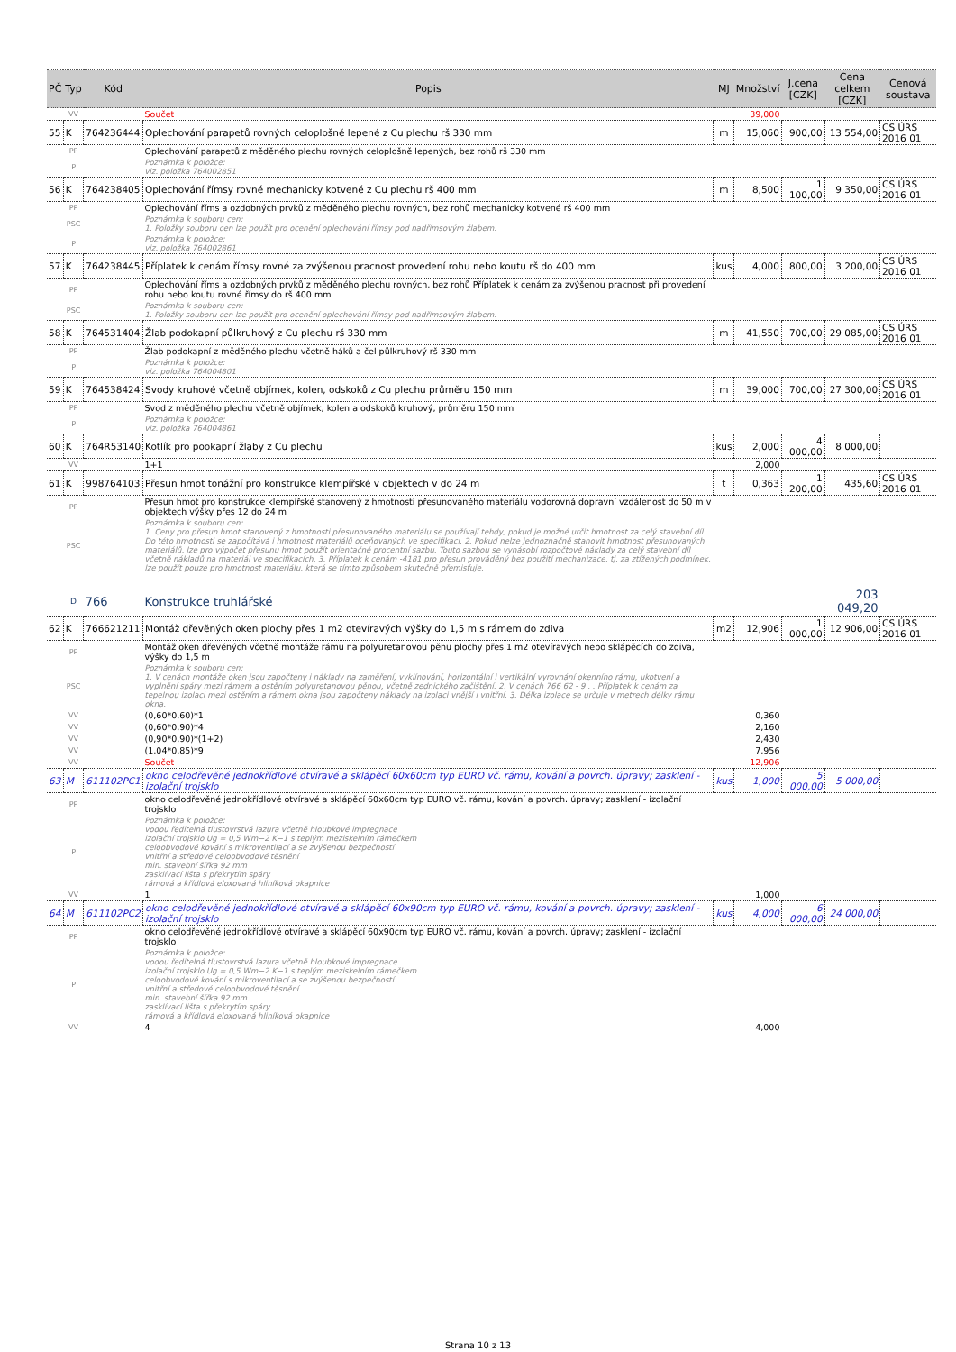| PČ | Typ | Kód | Popis | MJ | Množství | J.cena [CZK] | Cena celkem [CZK] | Cenová soustava |
| --- | --- | --- | --- | --- | --- | --- | --- | --- |
| | VV | | Součet | | 39,000 | | | |
| 55 | K | 764236444 | Oplechování parapetů rovných celoplošně lepené z Cu plechu rš 330 mm | m | 15,060 | 900,00 | 13 554,00 | CS ÚRS 2016 01 |
| | PP | | Oplechování parapetů z měděného plechu rovných celoplošně lepených, bez rohů rš 330 mm | | | | | |
| | P | | Poznámka k položce: viz. položka 764002851 | | | | | |
| 56 | K | 764238405 | Oplechování římsy rovné mechanicky kotvené z Cu plechu rš 400 mm | m | 8,500 | 1 100,00 | 9 350,00 | CS ÚRS 2016 01 |
| | PP | | Oplechování říms a ozdobných prvků z měděného plechu rovných, bez rohů mechanicky kotvené rš 400 mm | | | | | |
| | PSC | | Poznámka k souboru cen: 1. Položky souboru cen lze použít pro ocenění oplechování římsy pod nadřímsovým žlabem. | | | | | |
| | P | | Poznámka k položce: viz. položka 764002861 | | | | | |
| 57 | K | 764238445 | Příplatek k cenám římsy rovné za zvýšenou pracnost provedení rohu nebo koutu rš do 400 mm | kus | 4,000 | 800,00 | 3 200,00 | CS ÚRS 2016 01 |
| | PP | | Oplechování říms a ozdobných prvků z měděného plechu rovných, bez rohů Příplatek k cenám za zvýšenou pracnost při provedení rohu nebo koutu rovné římsy do rš 400 mm | | | | | |
| | PSC | | Poznámka k souboru cen: 1. Položky souboru cen lze použít pro ocenění oplechování římsy pod nadřímsovým žlabem. | | | | | |
| 58 | K | 764531404 | Žlab podokapní půlkruhový z Cu plechu rš 330 mm | m | 41,550 | 700,00 | 29 085,00 | CS ÚRS 2016 01 |
| | PP | | Žlab podokapní z měděného plechu včetně háků a čel půlkruhový rš 330 mm | | | | | |
| | P | | Poznámka k položce: viz. položka 764004801 | | | | | |
| 59 | K | 764538424 | Svody kruhové včetně objímek, kolen, odskoků z Cu plechu průměru 150 mm | m | 39,000 | 700,00 | 27 300,00 | CS ÚRS 2016 01 |
| | PP | | Svod z měděného plechu včetně objímek, kolen a odskoků kruhový, průměru 150 mm | | | | | |
| | P | | Poznámka k položce: viz. položka 764004861 | | | | | |
| 60 | K | 764R53140 | Kotlík pro pookapní žlaby z Cu plechu | kus | 2,000 | 4 000,00 | 8 000,00 | |
| | VV | | 1+1 | | 2,000 | | | |
| 61 | K | 998764103 | Přesun hmot tonážní pro konstrukce klempířské v objektech v do 24 m | t | 0,363 | 1 200,00 | 435,60 | CS ÚRS 2016 01 |
| | PP | | Přesun hmot pro konstrukce klempířské stanovený z hmotnosti přesunovaného materiálu vodorovná dopravní vzdálenost do 50 m v objektech výšky přes 12 do 24 m | | | | | |
| | PSC | | Poznámka k souboru cen: 1. Ceny pro přesun hmot stanovený z hmotnosti přesunovaného materiálu se používají tehdy, pokud je možné určit hmotnost za celý stavební díl. Do této hmotnosti se započítává i hmotnost materiálů oceňovaných ve specifikaci. 2. Pokud nelze jednoznačně stanovit hmotnost přesunovaných materiálů, lze pro výpočet přesunu hmot použít orientačně procentní sazbu. Touto sazbou se vynásobí rozpočtové náklady za celý stavební díl včetně nákladů na materiál ve specifikacích. 3. Příplatek k cenám -4181 pro přesun prováděný bez použití mechanizace, tj. za ztížených podmínek, lze použít pouze pro hmotnost materiálu, která se tímto způsobem skutečně přemisťuje. | | | | | |
| | D | 766 | Konstrukce truhlářské | | | | 203 049,20 | |
| 62 | K | 766621211 | Montáž dřevěných oken plochy přes 1 m2 otevíravých výšky do 1,5 m s rámem do zdiva | m2 | 12,906 | 1 000,00 | 12 906,00 | CS ÚRS 2016 01 |
| | PP | | Montáž oken dřevěných včetně montáže rámu na polyuretanovou pěnu plochy přes 1 m2 otevíravých nebo sklápěcích do zdiva, výšky do 1,5 m | | | | | |
| | PSC | | Poznámka k souboru cen: 1. V cenách montáže oken jsou započteny i náklady na zaměření, vyklínování, horizontální i vertikální vyrovnání okenního rámu, ukotvení a vyplnění spáry mezi rámem a ostěním polyuretanovou pěnou, včetně zednického začištění. 2. V cenách 766 62 - 9 . . Příplatek k cenám za tepelnou izolaci mezi ostěním a rámem okna jsou započteny náklady na izolaci vnější i vnitřní. 3. Délka izolace se určuje v metrech délky rámu okna. | | | | | |
| | VV | | (0,60*0,60)*1 | | 0,360 | | | |
| | VV | | (0,60*0,90)*4 | | 2,160 | | | |
| | VV | | (0,90*0,90)*(1+2) | | 2,430 | | | |
| | VV | | (1,04*0,85)*9 | | 7,956 | | | |
| | VV | | Součet | | 12,906 | | | |
| 63 | M | 611102PC1 | okno celodřevěné jednokřídlové otvíravé a sklápěcí 60x60cm typ EURO vč. rámu, kování a povrch. úpravy; zasklení - izolační trojsklo | kus | 1,000 | 5 000,00 | 5 000,00 | |
| | PP | | okno celodřevěné jednokřídlové otvíravé a sklápěcí 60x60cm typ EURO vč. rámu, kování a povrch. úpravy; zasklení - izolační trojsklo | | | | | |
| | P | | Poznámka k položce: vodou ředitelná tlustovrstvá lazura včetně hloubkové impregnace izolační trojsklo Ug = 0,5 Wm−2 K−1 s teplým meziskelním rámečkem celoobvodové kování s mikroventilací a se zvýšenou bezpečností vnitřní a středové celoobvodové těsnění min. stavební šířka 92 mm zasklívací lišta s překrytím spáry rámová a křídlová eloxovaná hliníková okapnice | | | | | |
| | VV | | 1 | | 1,000 | | | |
| 64 | M | 611102PC2 | okno celodřevěné jednokřídlové otvíravé a sklápěcí 60x90cm typ EURO vč. rámu, kování a povrch. úpravy; zasklení - izolační trojsklo | kus | 4,000 | 6 000,00 | 24 000,00 | |
| | PP | | okno celodřevěné jednokřídlové otvíravé a sklápěcí 60x90cm typ EURO vč. rámu, kování a povrch. úpravy; zasklení - izolační trojsklo | | | | | |
| | P | | Poznámka k položce: vodou ředitelná tlustovrstvá lazura včetně hloubkové impregnace izolační trojsklo Ug = 0,5 Wm−2 K−1 s teplým meziskelním rámečkem celoobvodové kování s mikroventilací a se zvýšenou bezpečností vnitřní a středové celoobvodové těsnění min. stavební šířka 92 mm zasklívací lišta s překrytím spáry rámová a křídlová eloxovaná hliníková okapnice | | | | | |
| | VV | | 4 | | 4,000 | | | |
Strana 10 z 13